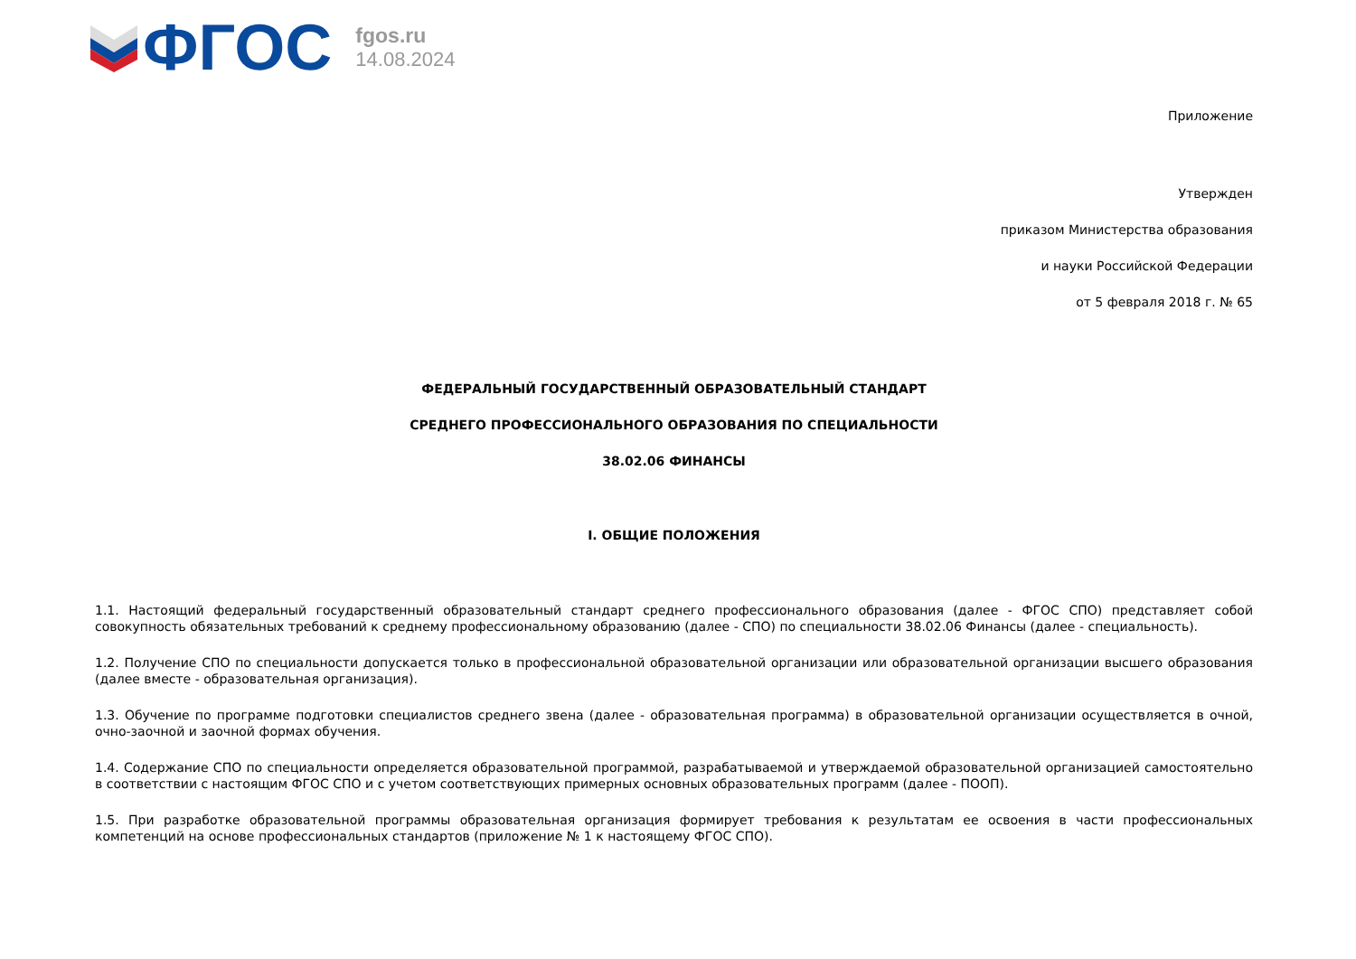ФГОС
fgos.ru
14.08.2024
Приложение
Утвержден
приказом Министерства образования
и науки Российской Федерации
от 5 февраля 2018 г. № 65
ФЕДЕРАЛЬНЫЙ ГОСУДАРСТВЕННЫЙ ОБРАЗОВАТЕЛЬНЫЙ СТАНДАРТ
СРЕДНЕГО ПРОФЕССИОНАЛЬНОГО ОБРАЗОВАНИЯ ПО СПЕЦИАЛЬНОСТИ
38.02.06 ФИНАНСЫ
I. ОБЩИЕ ПОЛОЖЕНИЯ
1.1. Настоящий федеральный государственный образовательный стандарт среднего профессионального образования (далее - ФГОС СПО) представляет собой совокупность обязательных требований к среднему профессиональному образованию (далее - СПО) по специальности 38.02.06 Финансы (далее - специальность).
1.2. Получение СПО по специальности допускается только в профессиональной образовательной организации или образовательной организации высшего образования (далее вместе - образовательная организация).
1.3. Обучение по программе подготовки специалистов среднего звена (далее - образовательная программа) в образовательной организации осуществляется в очной, очно-заочной и заочной формах обучения.
1.4. Содержание СПО по специальности определяется образовательной программой, разрабатываемой и утверждаемой образовательной организацией самостоятельно в соответствии с настоящим ФГОС СПО и с учетом соответствующих примерных основных образовательных программ (далее - ПООП).
1.5. При разработке образовательной программы образовательная организация формирует требования к результатам ее освоения в части профессиональных компетенций на основе профессиональных стандартов (приложение № 1 к настоящему ФГОС СПО).